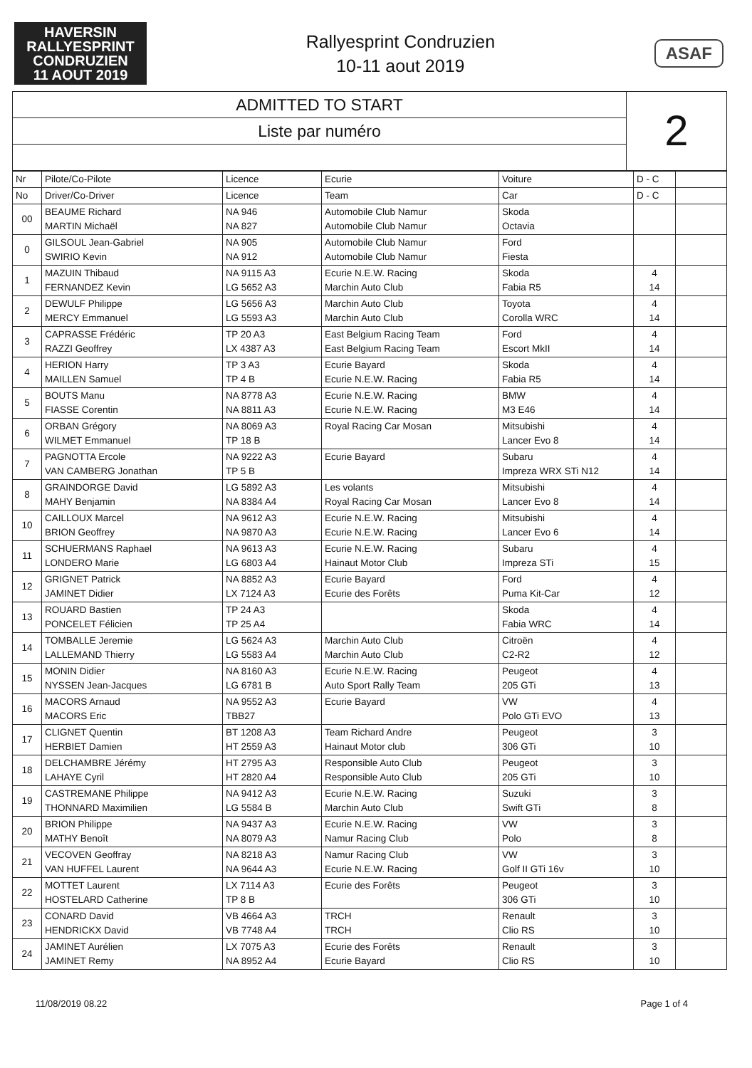HAVERSIN
RALLYESPRINT
CONDRUZIEN
11 AOUT 2019
Rallyesprint Condruzien
10-11 aout 2019
ASAF
ADMITTED TO START
Liste par numéro
2
| Nr | Pilote/Co-Pilote | Licence | Ecurie | Voiture | D - C | |
| --- | --- | --- | --- | --- | --- | --- |
| No | Driver/Co-Driver | Licence | Team | Car | D - C | |
| 00 | BEAUME Richard MARTIN Michaël | NA 946 NA 827 | Automobile Club Namur Automobile Club Namur | Skoda Octavia | | |
| 0 | GILSOUL Jean-Gabriel SWIRIO Kevin | NA 905 NA 912 | Automobile Club Namur Automobile Club Namur | Ford Fiesta | | |
| 1 | MAZUIN Thibaud FERNANDEZ Kevin | NA 9115 A3 LG 5652 A3 | Ecurie N.E.W. Racing Marchin Auto Club | Skoda Fabia R5 | 4 14 | |
| 2 | DEWULF Philippe MERCY Emmanuel | LG 5656 A3 LG 5593 A3 | Marchin Auto Club Marchin Auto Club | Toyota Corolla WRC | 4 14 | |
| 3 | CAPRASSE Frédéric RAZZI Geoffrey | TP 20 A3 LX 4387 A3 | East Belgium Racing Team East Belgium Racing Team | Ford Escort MkII | 4 14 | |
| 4 | HERION Harry MAILLEN Samuel | TP 3 A3 TP 4 B | Ecurie Bayard Ecurie N.E.W. Racing | Skoda Fabia R5 | 4 14 | |
| 5 | BOUTS Manu FIASSE Corentin | NA 8778 A3 NA 8811 A3 | Ecurie N.E.W. Racing Ecurie N.E.W. Racing | BMW M3 E46 | 4 14 | |
| 6 | ORBAN Grégory WILMET Emmanuel | NA 8069 A3 TP 18 B | Royal Racing Car Mosan | Mitsubishi Lancer Evo 8 | 4 14 | |
| 7 | PAGNOTTA Ercole VAN CAMBERG Jonathan | NA 9222 A3 TP 5 B | Ecurie Bayard | Subaru Impreza WRX STi N12 | 4 14 | |
| 8 | GRAINDORGE David MAHY Benjamin | LG 5892 A3 NA 8384 A4 | Les volants Royal Racing Car Mosan | Mitsubishi Lancer Evo 8 | 4 14 | |
| 10 | CAILLOUX Marcel BRION Geoffrey | NA 9612 A3 NA 9870 A3 | Ecurie N.E.W. Racing Ecurie N.E.W. Racing | Mitsubishi Lancer Evo 6 | 4 14 | |
| 11 | SCHUERMANS Raphael LONDERO Marie | NA 9613 A3 LG 6803 A4 | Ecurie N.E.W. Racing Hainaut Motor Club | Subaru Impreza STi | 4 15 | |
| 12 | GRIGNET Patrick JAMINET Didier | NA 8852 A3 LX 7124 A3 | Ecurie Bayard Ecurie des Forêts | Ford Puma Kit-Car | 4 12 | |
| 13 | ROUARD Bastien PONCELET Félicien | TP 24 A3 TP 25 A4 | | Skoda Fabia WRC | 4 14 | |
| 14 | TOMBALLE Jeremie LALLEMAND Thierry | LG 5624 A3 LG 5583 A4 | Marchin Auto Club Marchin Auto Club | Citroën C2-R2 | 4 12 | |
| 15 | MONIN Didier NYSSEN Jean-Jacques | NA 8160 A3 LG 6781 B | Ecurie N.E.W. Racing Auto Sport Rally Team | Peugeot 205 GTi | 4 13 | |
| 16 | MACORS Arnaud MACORS Eric | NA 9552 A3 TBB27 | Ecurie Bayard | VW Polo GTi EVO | 4 13 | |
| 17 | CLIGNET Quentin HERBIET Damien | BT 1208 A3 HT 2559 A3 | Team Richard Andre Hainaut Motor club | Peugeot 306 GTi | 3 10 | |
| 18 | DELCHAMBRE Jérémy LAHAYE Cyril | HT 2795 A3 HT 2820 A4 | Responsible Auto Club Responsible Auto Club | Peugeot 205 GTi | 3 10 | |
| 19 | CASTREMANE Philippe THONNARD Maximilien | NA 9412 A3 LG 5584 B | Ecurie N.E.W. Racing Marchin Auto Club | Suzuki Swift GTi | 3 8 | |
| 20 | BRION Philippe MATHY Benoît | NA 9437 A3 NA 8079 A3 | Ecurie N.E.W. Racing Namur Racing Club | VW Polo | 3 8 | |
| 21 | VECOVEN Geoffray VAN HUFFEL Laurent | NA 8218 A3 NA 9644 A3 | Namur Racing Club Ecurie N.E.W. Racing | VW Golf II GTi 16v | 3 10 | |
| 22 | MOTTET Laurent HOSTELARD Catherine | LX 7114 A3 TP 8 B | Ecurie des Forêts | Peugeot 306 GTi | 3 10 | |
| 23 | CONARD David HENDRICKX David | VB 4664 A3 VB 7748 A4 | TRCH TRCH | Renault Clio RS | 3 10 | |
| 24 | JAMINET Aurélien JAMINET Remy | LX 7075 A3 NA 8952 A4 | Ecurie des Forêts Ecurie Bayard | Renault Clio RS | 3 10 | |
11/08/2019 08.22 Page 1 of 4